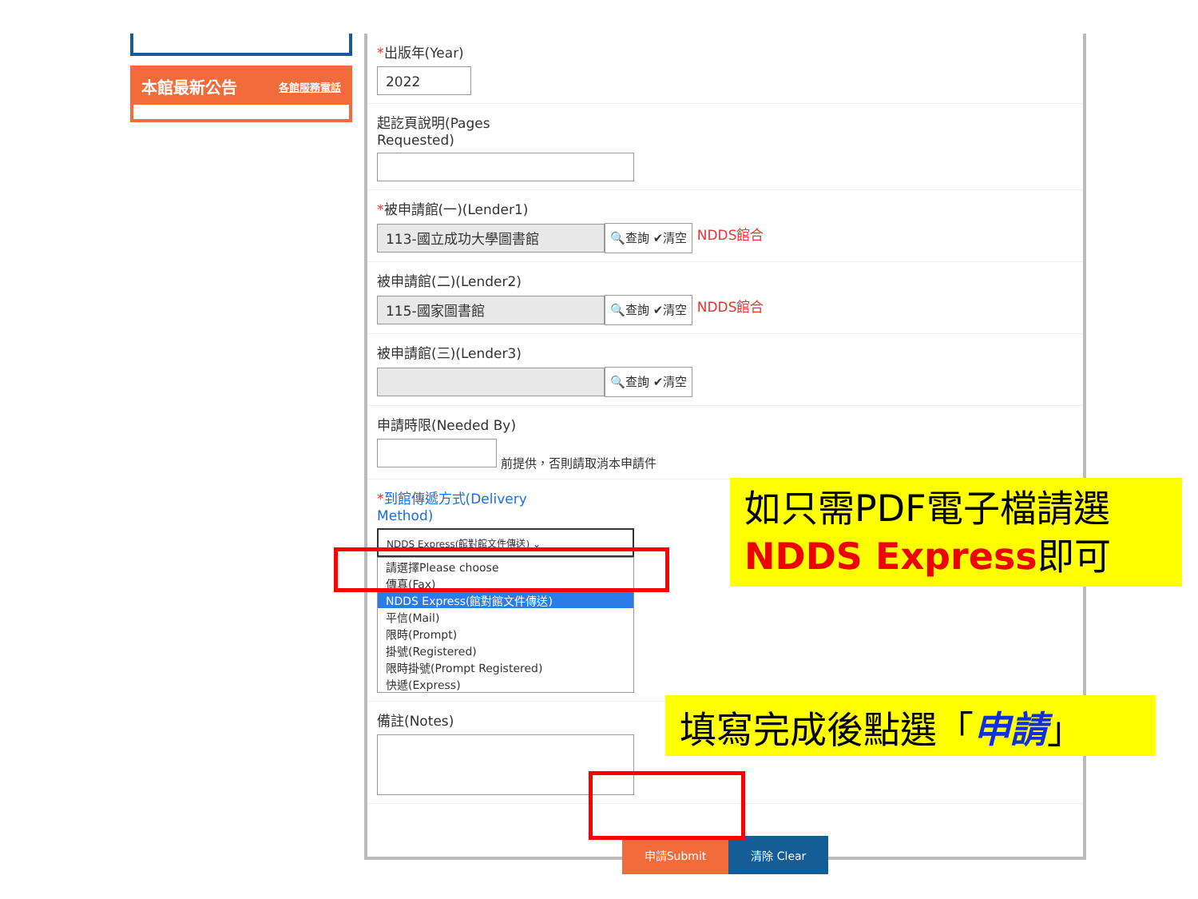本館最新公告 各館服務電話
*出版年(Year)
2022
起訖頁說明(Pages
Requested)
*被申請館(一)(Lender1)
113-國立成功大學圖書館 🔍查詢 ✔清空 NDDS館合
被申請館(二)(Lender2)
115-國家圖書館 🔍查詢 ✔清空 NDDS館合
被申請館(三)(Lender3)
🔍查詢 ✔清空
申請時限(Needed By)
前提供，否則請取消本申請件
*到館傳遞方式(Delivery
Method)
NDDS Express(館對館文件傳送) ⌄
請選擇Please choose
傳真(Fax)
NDDS Express(館對館文件傳送)
平信(Mail)
限時(Prompt)
掛號(Registered)
限時掛號(Prompt Registered)
快遞(Express)
備註(Notes)
申請Submit 清除 Clear
如只需PDF電子檔請選
NDDS Express即可
填寫完成後點選「申請」